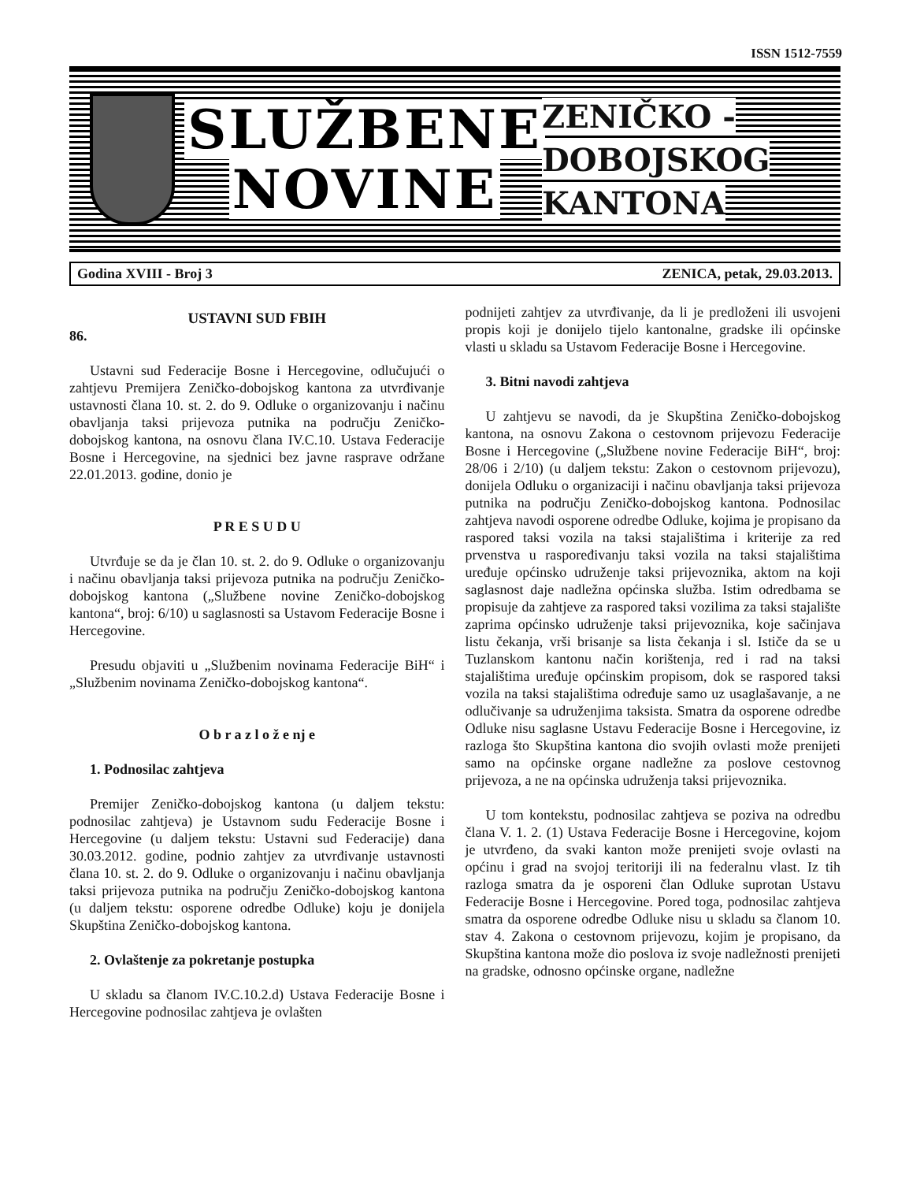ISSN 1512-7559
SLUŽBENE
NOVINE
ZENIČKO -
DOBOJSKOG
KANTONA
Godina XVIII - Broj 3 ZENICA, petak, 29.03.2013.
USTAVNI SUD FBIH
86.
Ustavni sud Federacije Bosne i Hercegovine, odlučujući o zahtjevu Premijera Zeničko-dobojskog kantona za utvrđivanje ustavnosti člana 10. st. 2. do 9. Odluke o organizovanju i načinu obavljanja taksi prijevoza putnika na području Zeničko-dobojskog kantona, na osnovu člana IV.C.10. Ustava Federacije Bosne i Hercegovine, na sjednici bez javne rasprave održane 22.01.2013. godine, donio je
P R E S U D U
Utvrđuje se da je član 10. st. 2. do 9. Odluke o organizovanju i načinu obavljanja taksi prijevoza putnika na području Zeničko-dobojskog kantona („Službene novine Zeničko-dobojskog kantona“, broj: 6/10) u saglasnosti sa Ustavom Federacije Bosne i Hercegovine.
Presudu objaviti u „Službenim novinama Federacije BiH“ i „Službenim novinama Zeničko-dobojskog kantona“.
O b r a z l o ž e nj e
1. Podnosilac zahtjeva
Premijer Zeničko-dobojskog kantona (u daljem tekstu: podnosilac zahtjeva) je Ustavnom sudu Federacije Bosne i Hercegovine (u daljem tekstu: Ustavni sud Federacije) dana 30.03.2012. godine, podnio zahtjev za utvrđivanje ustavnosti člana 10. st. 2. do 9. Odluke o organizovanju i načinu obavljanja taksi prijevoza putnika na području Zeničko-dobojskog kantona (u daljem tekstu: osporene odredbe Odluke) koju je donijela Skupština Zeničko-dobojskog kantona.
2. Ovlaštenje za pokretanje postupka
U skladu sa članom IV.C.10.2.d) Ustava Federacije Bosne i Hercegovine podnosilac zahtjeva je ovlašten
podnijeti zahtjev za utvrđivanje, da li je predloženi ili usvojeni propis koji je donijelo tijelo kantonalne, gradske ili općinske vlasti u skladu sa Ustavom Federacije Bosne i Hercegovine.
3. Bitni navodi zahtjeva
U zahtjevu se navodi, da je Skupština Zeničko-dobojskog kantona, na osnovu Zakona o cestovnom prijevozu Federacije Bosne i Hercegovine („Službene novine Federacije BiH“, broj: 28/06 i 2/10) (u daljem tekstu: Zakon o cestovnom prijevozu), donijela Odluku o organizaciji i načinu obavljanja taksi prijevoza putnika na području Zeničko-dobojskog kantona. Podnosilac zahtjeva navodi osporene odredbe Odluke, kojima je propisano da raspored taksi vozila na taksi stajalištima i kriterije za red prvenstva u raspoređivanju taksi vozila na taksi stajalištima uređuje općinsko udruženje taksi prijevoznika, aktom na koji saglasnost daje nadležna općinska služba. Istim odredbama se propisuje da zahtjeve za raspored taksi vozilima za taksi stajalište zaprima općinsko udruženje taksi prijevoznika, koje sačinjava listu čekanja, vrši brisanje sa lista čekanja i sl. Ističe da se u Tuzlanskom kantonu način korištenja, red i rad na taksi stajalištima uređuje općinskim propisom, dok se raspored taksi vozila na taksi stajalištima određuje samo uz usaglašavanje, a ne odlučivanje sa udruženjima taksista. Smatra da osporene odredbe Odluke nisu saglasne Ustavu Federacije Bosne i Hercegovine, iz razloga što Skupština kantona dio svojih ovlasti može prenijeti samo na općinske organe nadležne za poslove cestovnog prijevoza, a ne na općinska udruženja taksi prijevoznika.
U tom kontekstu, podnosilac zahtjeva se poziva na odredbu člana V. 1. 2. (1) Ustava Federacije Bosne i Hercegovine, kojom je utvrđeno, da svaki kanton može prenijeti svoje ovlasti na općinu i grad na svojoj teritoriji ili na federalnu vlast. Iz tih razloga smatra da je osporeni član Odluke suprotan Ustavu Federacije Bosne i Hercegovine. Pored toga, podnosilac zahtjeva smatra da osporene odredbe Odluke nisu u skladu sa članom 10. stav 4. Zakona o cestovnom prijevozu, kojim je propisano, da Skupština kantona može dio poslova iz svoje nadležnosti prenijeti na gradske, odnosno općinske organe, nadležne